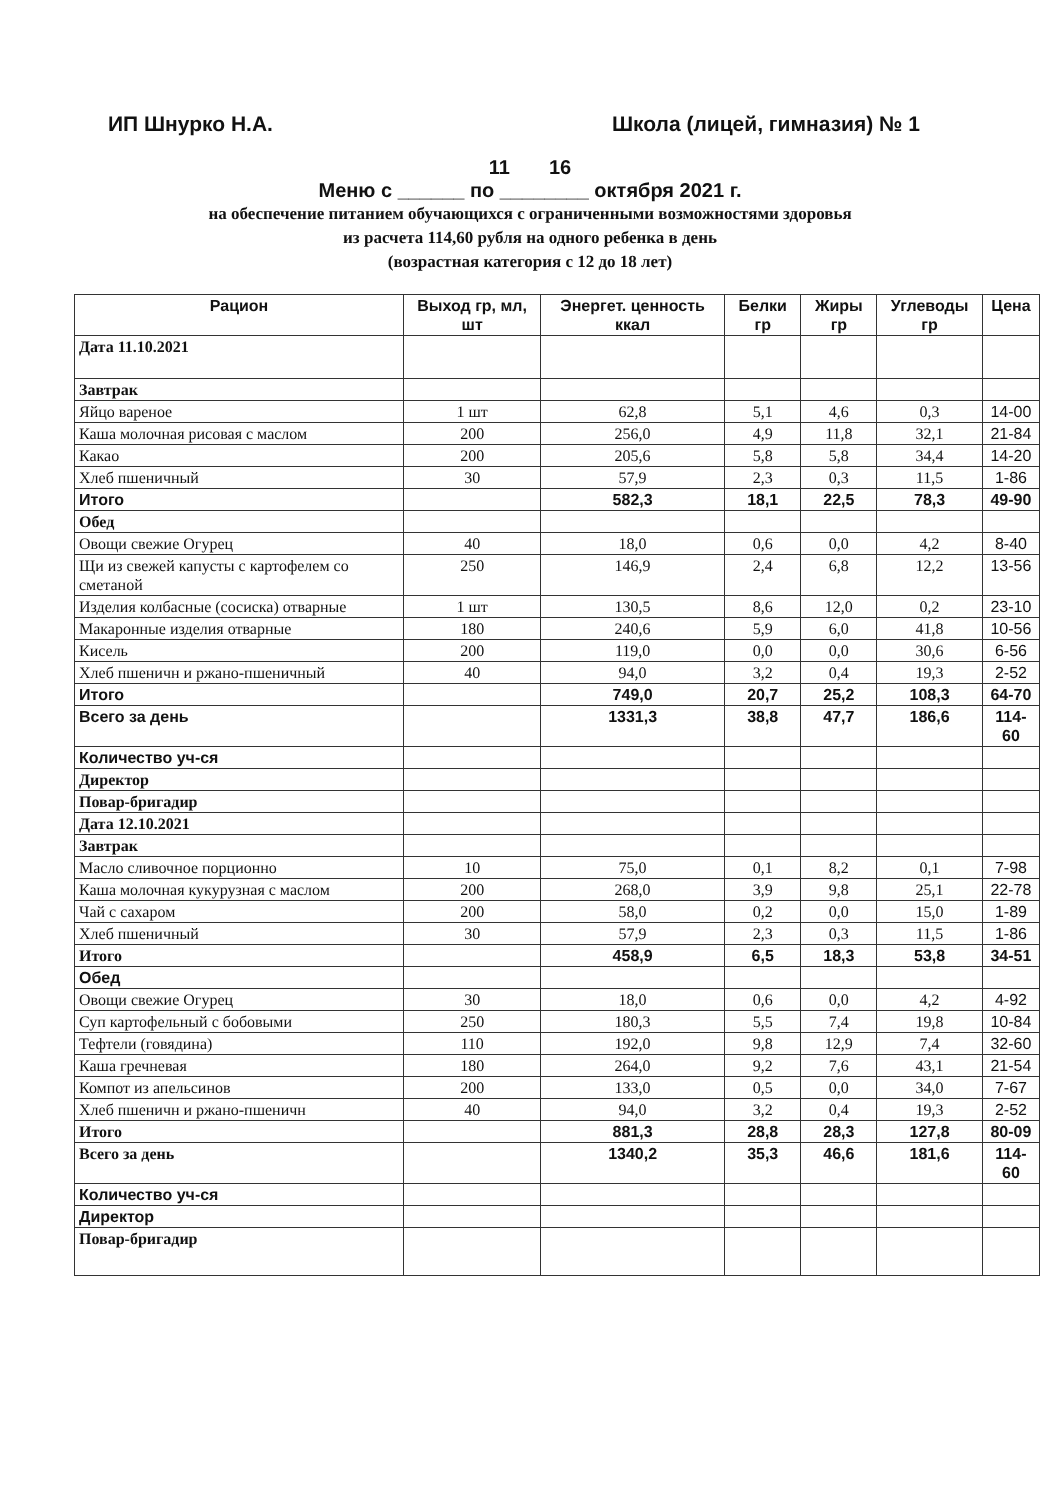ИП Шнурко Н.А. Школа (лицей, гимназия) № 1
11 16
Меню с ______ по ________ октября 2021 г.
на обеспечение питанием обучающихся с ограниченными возможностями здоровья
из расчета 114,60 рубля на одного ребенка в день
(возрастная категория с 12 до 18 лет)
| Рацион | Выход гр, мл, шт | Энергет. ценность ккал | Белки гр | Жиры гр | Углеводы гр | Цена |
| --- | --- | --- | --- | --- | --- | --- |
| Дата 11.10.2021 | | | | | | |
| Завтрак | | | | | | |
| Яйцо вареное | 1 шт | 62,8 | 5,1 | 4,6 | 0,3 | 14-00 |
| Каша молочная рисовая с маслом | 200 | 256,0 | 4,9 | 11,8 | 32,1 | 21-84 |
| Какао | 200 | 205,6 | 5,8 | 5,8 | 34,4 | 14-20 |
| Хлеб пшеничный | 30 | 57,9 | 2,3 | 0,3 | 11,5 | 1-86 |
| Итого | | 582,3 | 18,1 | 22,5 | 78,3 | 49-90 |
| Обед | | | | | | |
| Овощи свежие Огурец | 40 | 18,0 | 0,6 | 0,0 | 4,2 | 8-40 |
| Щи из свежей капусты с картофелем со сметаной | 250 | 146,9 | 2,4 | 6,8 | 12,2 | 13-56 |
| Изделия колбасные (сосиска) отварные | 1 шт | 130,5 | 8,6 | 12,0 | 0,2 | 23-10 |
| Макаронные изделия отварные | 180 | 240,6 | 5,9 | 6,0 | 41,8 | 10-56 |
| Кисель | 200 | 119,0 | 0,0 | 0,0 | 30,6 | 6-56 |
| Хлеб пшеничн и ржано-пшеничный | 40 | 94,0 | 3,2 | 0,4 | 19,3 | 2-52 |
| Итого | | 749,0 | 20,7 | 25,2 | 108,3 | 64-70 |
| Всего за день | | 1331,3 | 38,8 | 47,7 | 186,6 | 114-60 |
| Количество уч-ся | | | | | | |
| Директор | | | | | | |
| Повар-бригадир | | | | | | |
| Дата 12.10.2021 | | | | | | |
| Завтрак | | | | | | |
| Масло сливочное порционно | 10 | 75,0 | 0,1 | 8,2 | 0,1 | 7-98 |
| Каша молочная кукурузная с маслом | 200 | 268,0 | 3,9 | 9,8 | 25,1 | 22-78 |
| Чай с сахаром | 200 | 58,0 | 0,2 | 0,0 | 15,0 | 1-89 |
| Хлеб пшеничный | 30 | 57,9 | 2,3 | 0,3 | 11,5 | 1-86 |
| Итого | | 458,9 | 6,5 | 18,3 | 53,8 | 34-51 |
| Обед | | | | | | |
| Овощи свежие Огурец | 30 | 18,0 | 0,6 | 0,0 | 4,2 | 4-92 |
| Суп картофельный с бобовыми | 250 | 180,3 | 5,5 | 7,4 | 19,8 | 10-84 |
| Тефтели (говядина) | 110 | 192,0 | 9,8 | 12,9 | 7,4 | 32-60 |
| Каша гречневая | 180 | 264,0 | 9,2 | 7,6 | 43,1 | 21-54 |
| Компот из апельсинов | 200 | 133,0 | 0,5 | 0,0 | 34,0 | 7-67 |
| Хлеб пшеничн и ржано-пшеничн | 40 | 94,0 | 3,2 | 0,4 | 19,3 | 2-52 |
| Итого | | 881,3 | 28,8 | 28,3 | 127,8 | 80-09 |
| Всего за день | | 1340,2 | 35,3 | 46,6 | 181,6 | 114-60 |
| Количество уч-ся | | | | | | |
| Директор | | | | | | |
| Повар-бригадир | | | | | | |